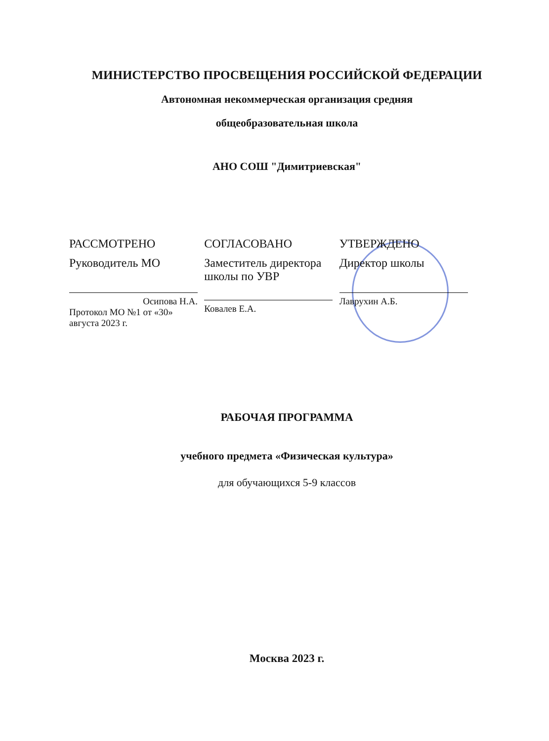МИНИСТЕРСТВО ПРОСВЕЩЕНИЯ РОССИЙСКОЙ ФЕДЕРАЦИИ
Автономная некоммерческая организация средняя
общеобразовательная школа
АНО СОШ "Димитриевская"
РАССМОТРЕНО
Руководитель МО
Осипова Н.А.
Протокол МО №1 от «30» августа 2023 г.
СОГЛАСОВАНО
Заместитель директора школы по УВР
Ковалев Е.А.
УТВЕРЖДЕНО
Директор школы
Лаврухин А.Б.
РАБОЧАЯ ПРОГРАММА
учебного предмета «Физическая культура»
для обучающихся 5-9 классов
Москва 2023 г.